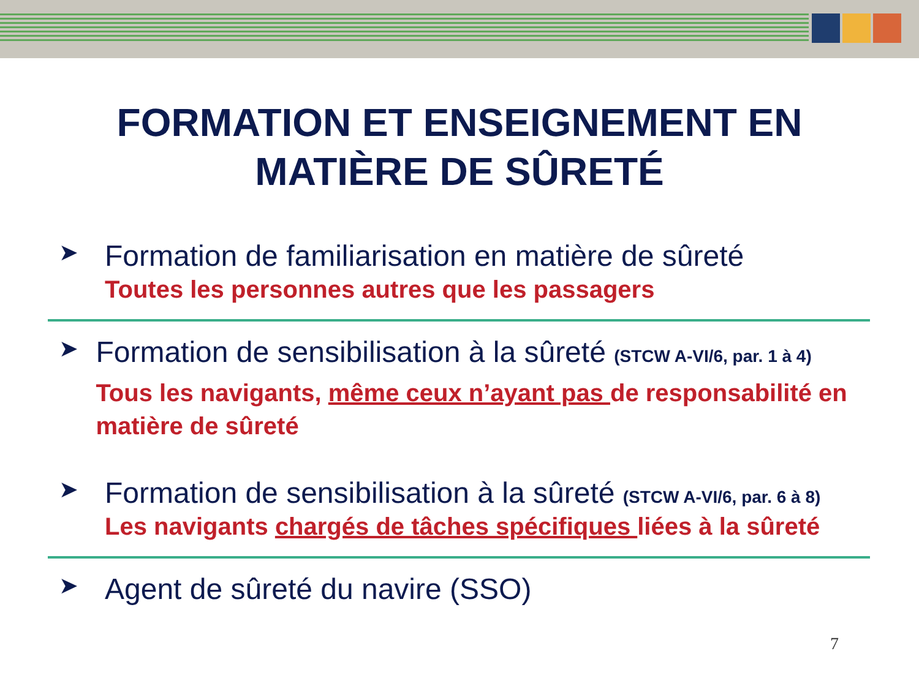FORMATION ET ENSEIGNEMENT EN
MATIÈRE DE SÛRETÉ
➤
Formation de familiarisation en matière de sûreté
Toutes les personnes autres que les passagers
➤
Formation de sensibilisation à la sûreté (STCW A-VI/6, par. 1 à 4)
Tous les navigants, même ceux n’ayant pas de responsabilité en matière de sûreté
➤
Formation de sensibilisation à la sûreté (STCW A-VI/6, par. 6 à 8)
Les navigants chargés de tâches spécifiques liées à la sûreté
➤
Agent de sûreté du navire (SSO)
7